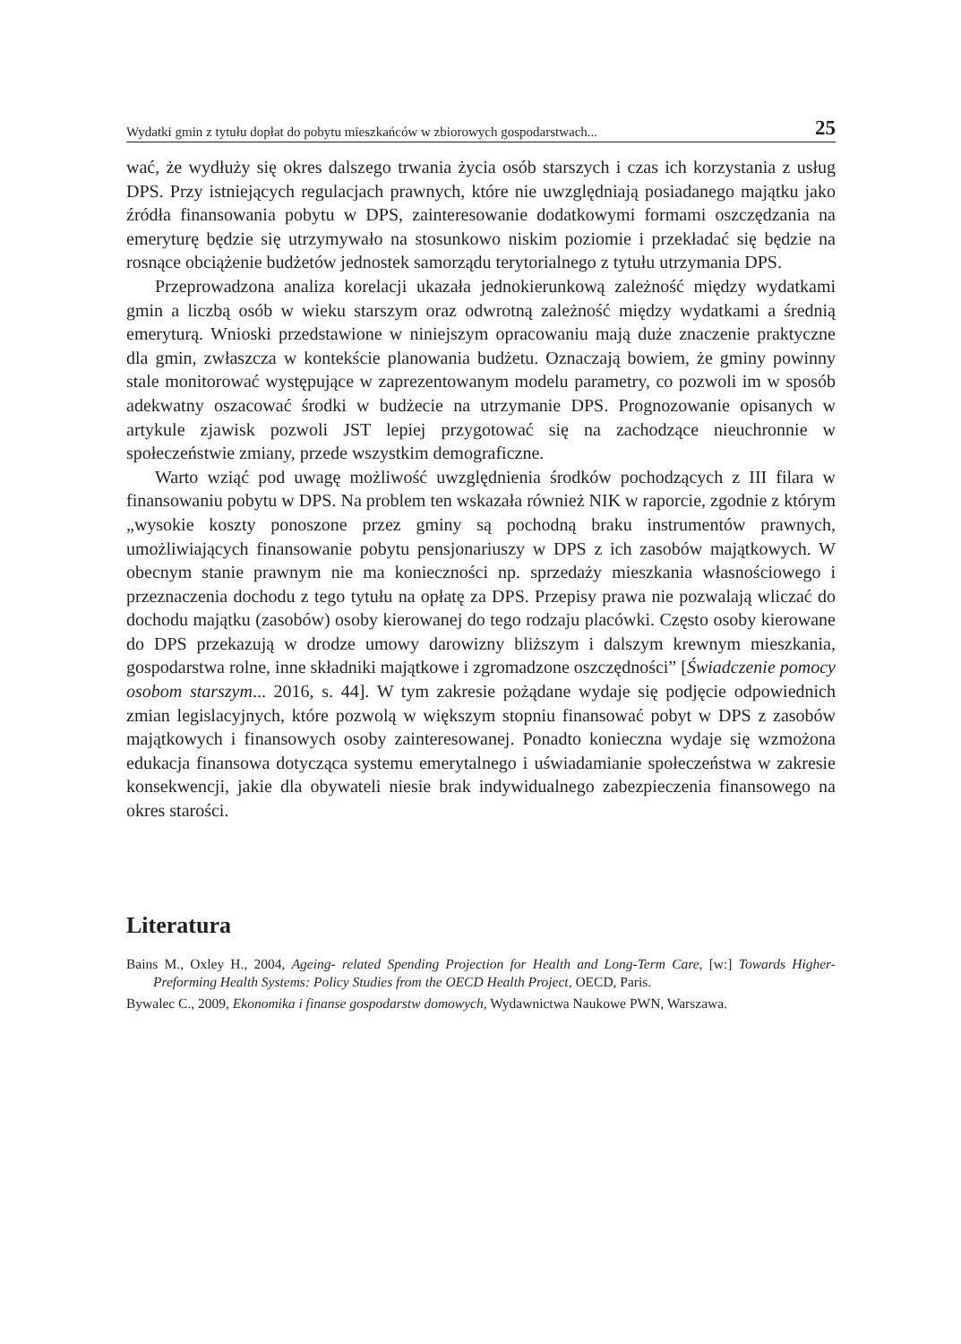Wydatki gmin z tytułu dopłat do pobytu mieszkańców w zbiorowych gospodarstwach... 25
wać, że wydłuży się okres dalszego trwania życia osób starszych i czas ich korzystania z usług DPS. Przy istniejących regulacjach prawnych, które nie uwzględniają posiadanego majątku jako źródła finansowania pobytu w DPS, zainteresowanie dodatkowymi formami oszczędzania na emeryturę będzie się utrzymywało na stosunkowo niskim poziomie i przekładać się będzie na rosnące obciążenie budżetów jednostek samorządu terytorialnego z tytułu utrzymania DPS.
Przeprowadzona analiza korelacji ukazała jednokierunkową zależność między wydatkami gmin a liczbą osób w wieku starszym oraz odwrotną zależność między wydatkami a średnią emeryturą. Wnioski przedstawione w niniejszym opracowaniu mają duże znaczenie praktyczne dla gmin, zwłaszcza w kontekście planowania budżetu. Oznaczają bowiem, że gminy powinny stale monitorować występujące w zaprezentowanym modelu parametry, co pozwoli im w sposób adekwatny oszacować środki w budżecie na utrzymanie DPS. Prognozowanie opisanych w artykule zjawisk pozwoli JST lepiej przygotować się na zachodzące nieuchronnie w społeczeństwie zmiany, przede wszystkim demograficzne.
Warto wziąć pod uwagę możliwość uwzględnienia środków pochodzących z III filara w finansowaniu pobytu w DPS. Na problem ten wskazała również NIK w raporcie, zgodnie z którym „wysokie koszty ponoszone przez gminy są pochodną braku instrumentów prawnych, umożliwiających finansowanie pobytu pensjonariuszy w DPS z ich zasobów majątkowych. W obecnym stanie prawnym nie ma konieczności np. sprzedaży mieszkania własnościowego i przeznaczenia dochodu z tego tytułu na opłatę za DPS. Przepisy prawa nie pozwalają wliczać do dochodu majątku (zasobów) osoby kierowanej do tego rodzaju placówki. Często osoby kierowane do DPS przekazują w drodze umowy darowizny bliższym i dalszym krewnym mieszkania, gospodarstwa rolne, inne składniki majątkowe i zgromadzone oszczędności” [Świadczenie pomocy osobom starszym... 2016, s. 44]. W tym zakresie pożądane wydaje się podjęcie odpowiednich zmian legislacyjnych, które pozwolą w większym stopniu finansować pobyt w DPS z zasobów majątkowych i finansowych osoby zainteresowanej. Ponadto konieczna wydaje się wzmożona edukacja finansowa dotycząca systemu emerytalnego i uświadamianie społeczeństwa w zakresie konsekwencji, jakie dla obywateli niesie brak indywidualnego zabezpieczenia finansowego na okres starości.
Literatura
Bains M., Oxley H., 2004, Ageing- related Spending Projection for Health and Long-Term Care, [w:] Towards Higher-Preforming Health Systems: Policy Studies from the OECD Health Project, OECD, Paris.
Bywalec C., 2009, Ekonomika i finanse gospodarstw domowych, Wydawnictwa Naukowe PWN, Warszawa.